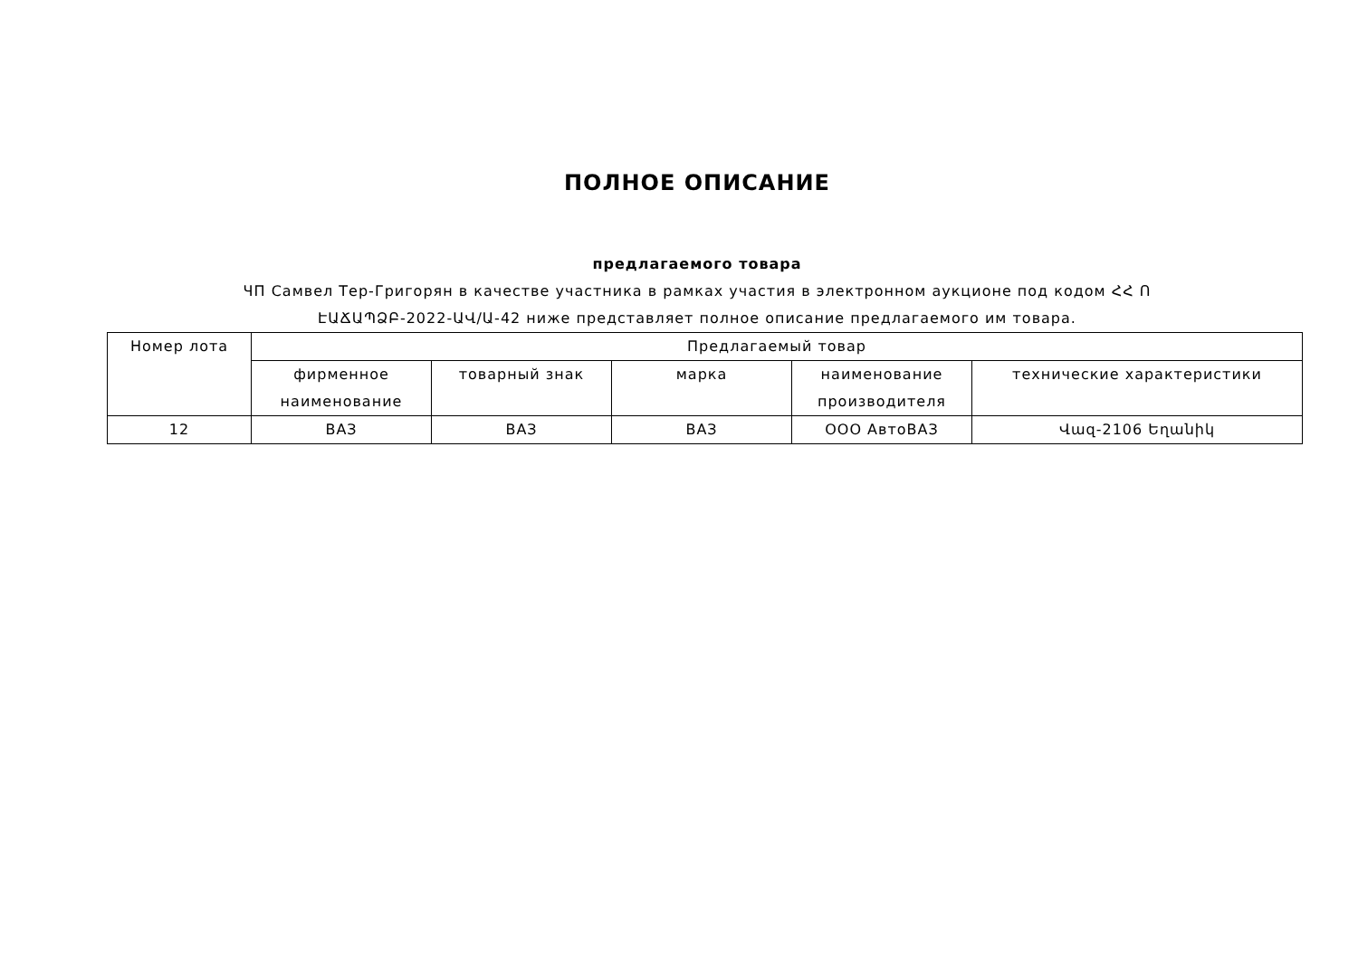ПОЛНОЕ ОПИСАНИЕ
предлагаемого товара
ЧП Самвел Тер-Григорян в качестве участника в рамках участия в электронном аукционе под кодом ՀՀ Ո
ԷԱՃԱՊՁԲ-2022-ԱՎ/Ա-42 ниже представляет полное описание предлагаемого им товара.
| Номер лота | Предлагаемый товар | | | | |
| --- | --- | --- | --- | --- | --- |
| | фирменное наименование | товарный знак | марка | наименование производителя | технические характеристики |
| 12 | ВАЗ | ВАЗ | ВАЗ | ООО АвтоВАЗ | Վազ-2106 Եղանիկ |